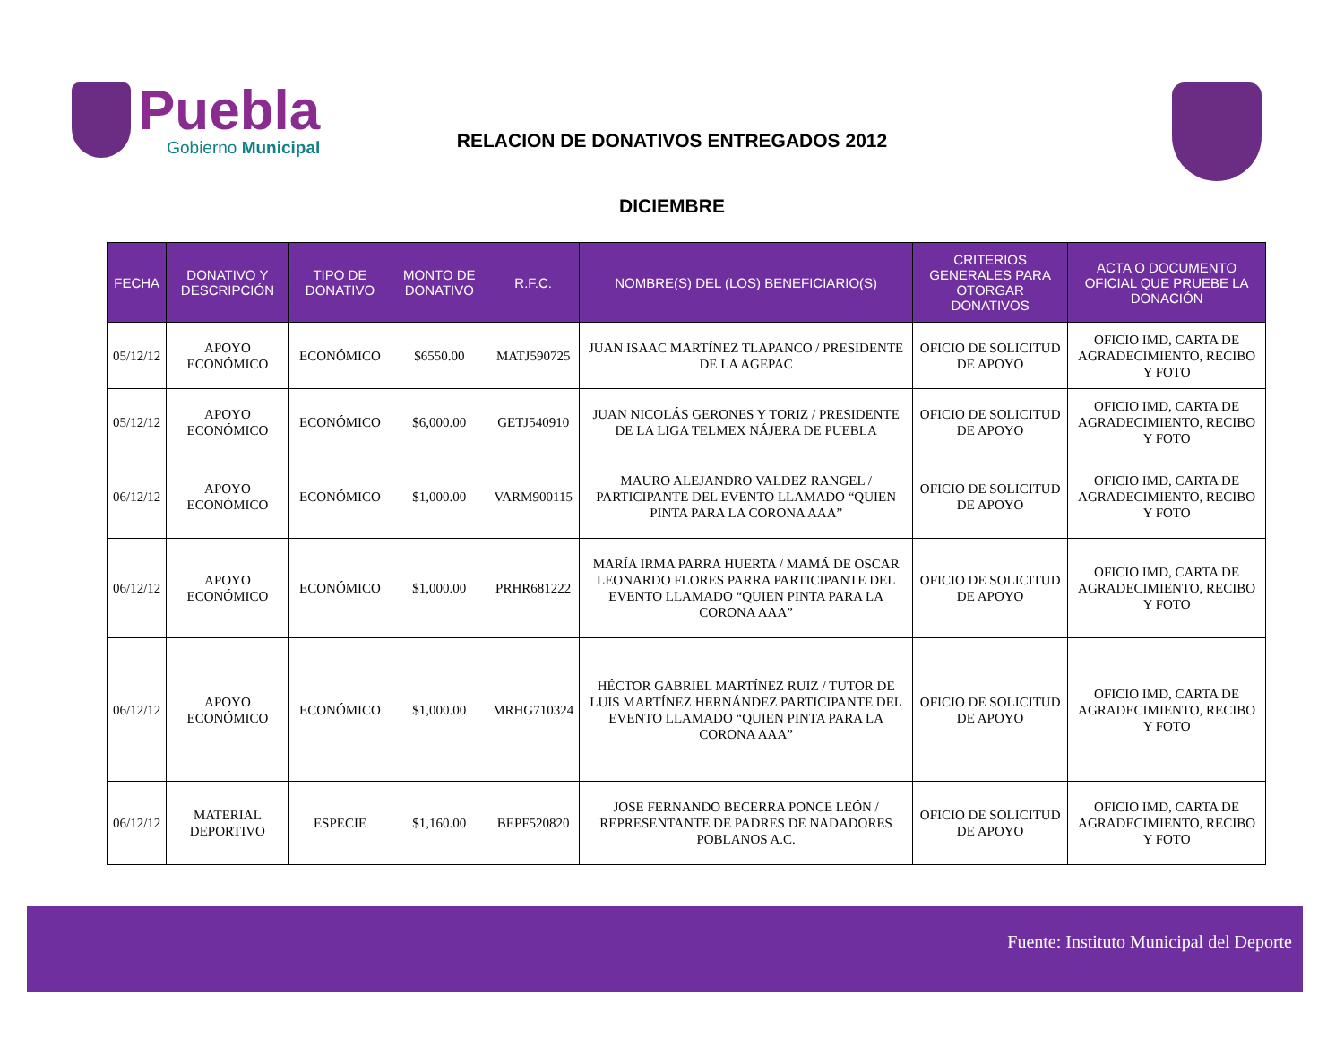Puebla
Gobierno Municipal
RELACION DE DONATIVOS ENTREGADOS 2012
DICIEMBRE
| FECHA | DONATIVO Y DESCRIPCIÓN | TIPO DE DONATIVO | MONTO DE DONATIVO | R.F.C. | NOMBRE(S) DEL (LOS) BENEFICIARIO(S) | CRITERIOS GENERALES PARA OTORGAR DONATIVOS | ACTA O DOCUMENTO OFICIAL QUE PRUEBE LA DONACIÓN |
| --- | --- | --- | --- | --- | --- | --- | --- |
| 05/12/12 | APOYO ECONÓMICO | ECONÓMICO | $6550.00 | MATJ590725 | JUAN ISAAC MARTÍNEZ TLAPANCO / PRESIDENTE DE LA AGEPAC | OFICIO DE SOLICITUD DE APOYO | OFICIO IMD, CARTA DE AGRADECIMIENTO, RECIBO Y FOTO |
| 05/12/12 | APOYO ECONÓMICO | ECONÓMICO | $6,000.00 | GETJ540910 | JUAN NICOLÁS GERONES Y TORIZ / PRESIDENTE DE LA LIGA TELMEX NÁJERA DE PUEBLA | OFICIO DE SOLICITUD DE APOYO | OFICIO IMD, CARTA DE AGRADECIMIENTO, RECIBO Y FOTO |
| 06/12/12 | APOYO ECONÓMICO | ECONÓMICO | $1,000.00 | VARM900115 | MAURO ALEJANDRO VALDEZ RANGEL / PARTICIPANTE DEL EVENTO LLAMADO “QUIEN PINTA PARA LA CORONA AAA” | OFICIO DE SOLICITUD DE APOYO | OFICIO IMD, CARTA DE AGRADECIMIENTO, RECIBO Y FOTO |
| 06/12/12 | APOYO ECONÓMICO | ECONÓMICO | $1,000.00 | PRHR681222 | MARÍA IRMA PARRA HUERTA / MAMÁ DE OSCAR LEONARDO FLORES PARRA PARTICIPANTE DEL EVENTO LLAMADO “QUIEN PINTA PARA LA CORONA AAA” | OFICIO DE SOLICITUD DE APOYO | OFICIO IMD, CARTA DE AGRADECIMIENTO, RECIBO Y FOTO |
| 06/12/12 | APOYO ECONÓMICO | ECONÓMICO | $1,000.00 | MRHG710324 | HÉCTOR GABRIEL MARTÍNEZ RUIZ / TUTOR DE LUIS MARTÍNEZ HERNÁNDEZ PARTICIPANTE DEL EVENTO LLAMADO “QUIEN PINTA PARA LA CORONA AAA” | OFICIO DE SOLICITUD DE APOYO | OFICIO IMD, CARTA DE AGRADECIMIENTO, RECIBO Y FOTO |
| 06/12/12 | MATERIAL DEPORTIVO | ESPECIE | $1,160.00 | BEPF520820 | JOSE FERNANDO BECERRA PONCE LEÓN / REPRESENTANTE DE PADRES DE NADADORES POBLANOS A.C. | OFICIO DE SOLICITUD DE APOYO | OFICIO IMD, CARTA DE AGRADECIMIENTO, RECIBO Y FOTO |
Fuente: Instituto Municipal del Deporte